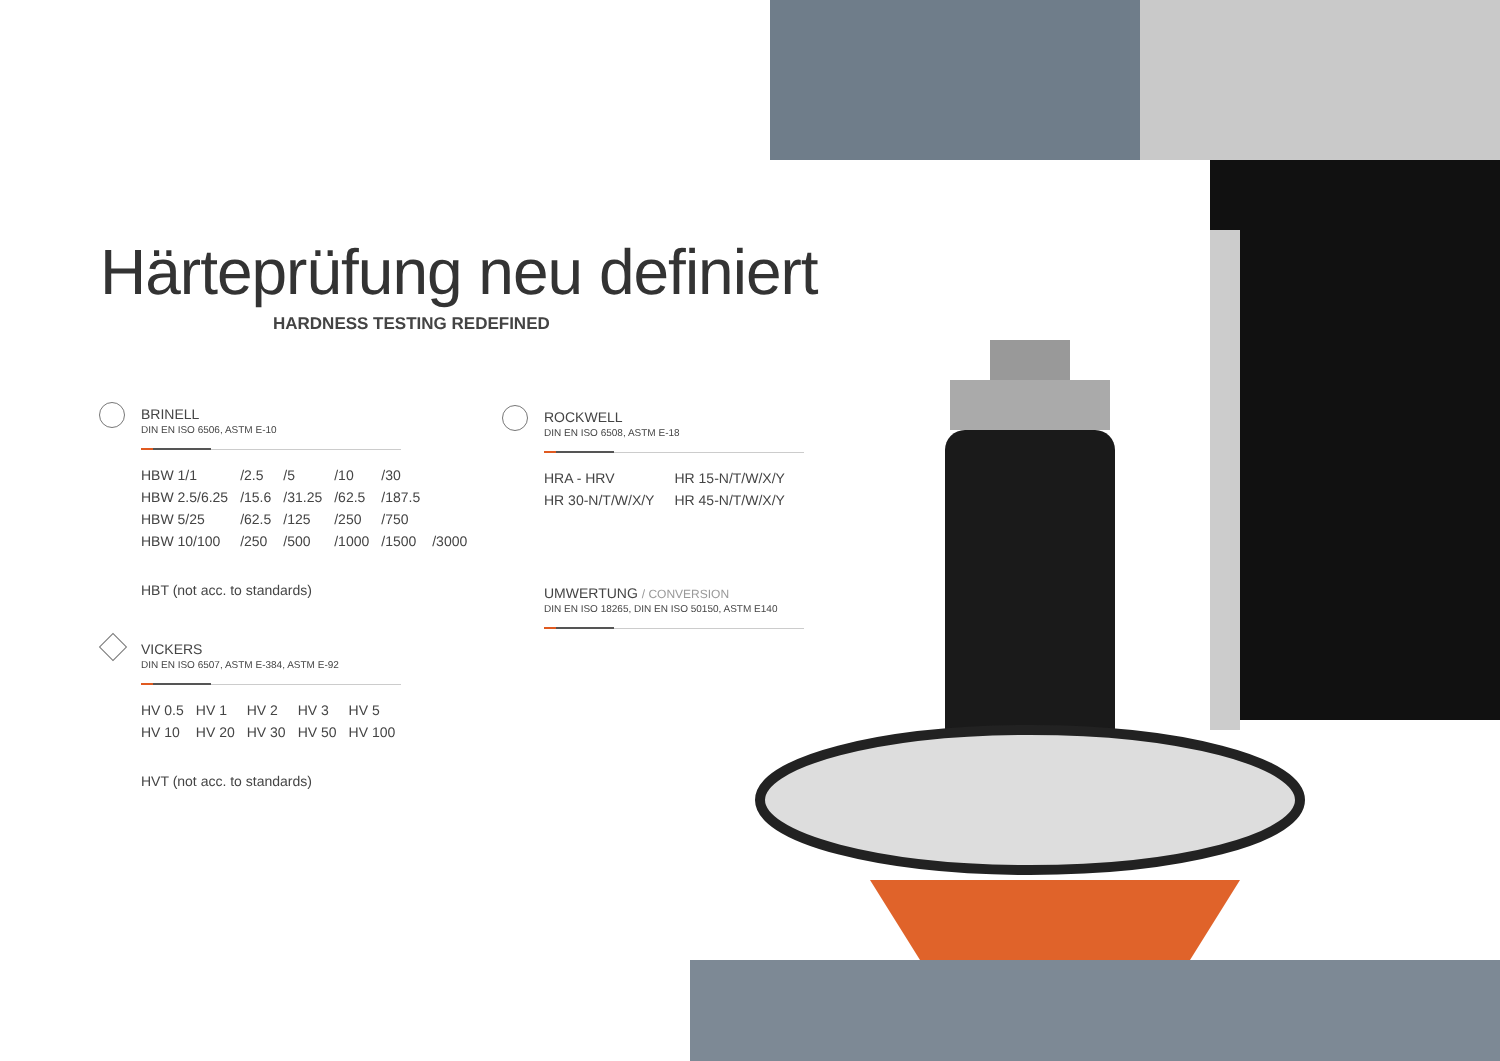Härteprüfung neu definiert
HARDNESS TESTING REDEFINED
BRINELL
DIN EN ISO 6506, ASTM E-10
| HBW 1/1 | /2.5 | /5 | /10 | /30 | |
| HBW 2.5/6.25 | /15.6 | /31.25 | /62.5 | /187.5 | |
| HBW 5/25 | /62.5 | /125 | /250 | /750 | |
| HBW 10/100 | /250 | /500 | /1000 | /1500 | /3000 |
HBT (not acc. to standards)
VICKERS
DIN EN ISO 6507, ASTM E-384, ASTM E-92
| HV 0.5 | HV 1 | HV 2 | HV 3 | HV 5 |
| HV 10 | HV 20 | HV 30 | HV 50 | HV 100 |
HVT (not acc. to standards)
ROCKWELL
DIN EN ISO 6508, ASTM E-18
| HRA - HRV | HR 15-N/T/W/X/Y |
| HR 30-N/T/W/X/Y | HR 45-N/T/W/X/Y |
UMWERTUNG / CONVERSION
DIN EN ISO 18265, DIN EN ISO 50150, ASTM E140